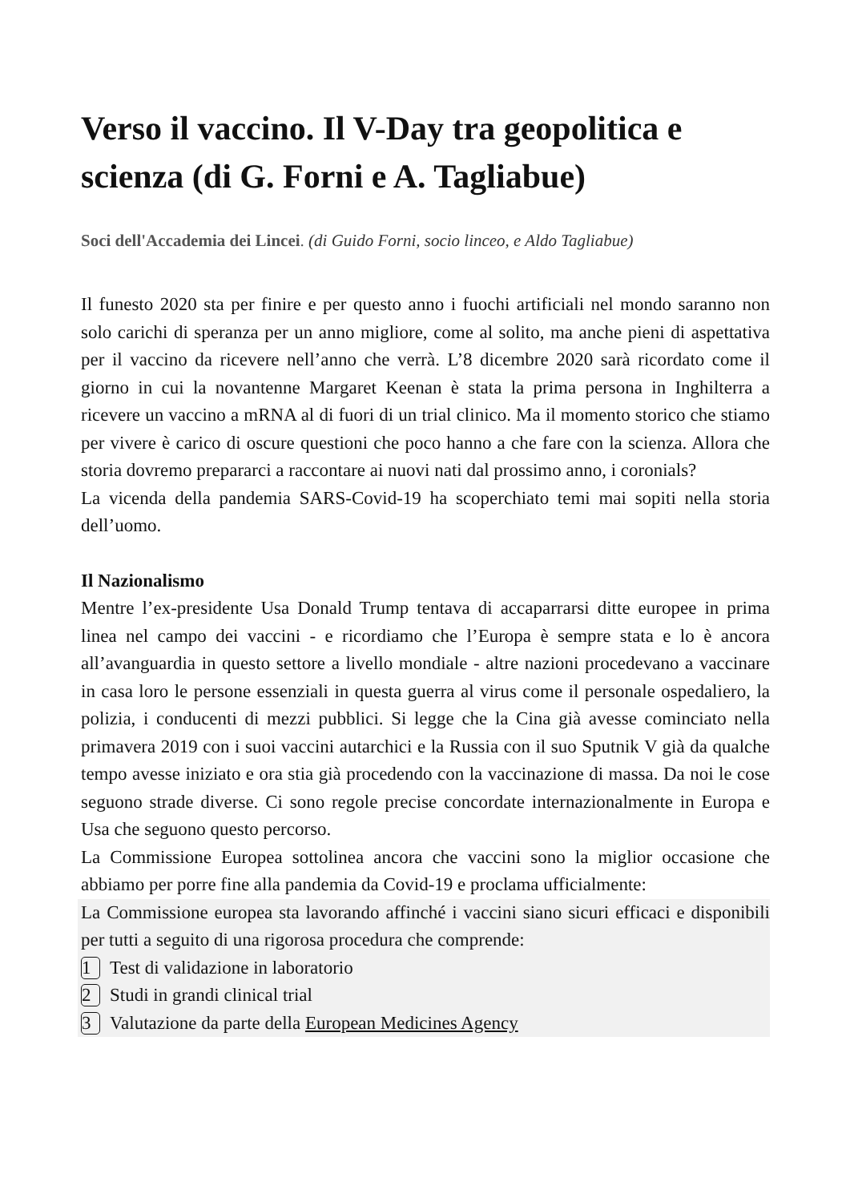Verso il vaccino. Il V-Day tra geopolitica e scienza (di G. Forni e A. Tagliabue)
Soci dell'Accademia dei Lincei. (di Guido Forni, socio linceo, e Aldo Tagliabue)
Il funesto 2020 sta per finire e per questo anno i fuochi artificiali nel mondo saranno non solo carichi di speranza per un anno migliore, come al solito, ma anche pieni di aspettativa per il vaccino da ricevere nell’anno che verrà. L’8 dicembre 2020 sarà ricordato come il giorno in cui la novantenne Margaret Keenan è stata la prima persona in Inghilterra a ricevere un vaccino a mRNA al di fuori di un trial clinico. Ma il momento storico che stiamo per vivere è carico di oscure questioni che poco hanno a che fare con la scienza. Allora che storia dovremo prepararci a raccontare ai nuovi nati dal prossimo anno, i coronials?
La vicenda della pandemia SARS-Covid-19 ha scoperchiato temi mai sopiti nella storia dell’uomo.
Il Nazionalismo
Mentre l’ex-presidente Usa Donald Trump tentava di accaparrarsi ditte europee in prima linea nel campo dei vaccini - e ricordiamo che l’Europa è sempre stata e lo è ancora all’avanguardia in questo settore a livello mondiale - altre nazioni procedevano a vaccinare in casa loro le persone essenziali in questa guerra al virus come il personale ospedaliero, la polizia, i conducenti di mezzi pubblici. Si legge che la Cina già avesse cominciato nella primavera 2019 con i suoi vaccini autarchici e la Russia con il suo Sputnik V già da qualche tempo avesse iniziato e ora stia già procedendo con la vaccinazione di massa. Da noi le cose seguono strade diverse. Ci sono regole precise concordate internazionalmente in Europa e Usa che seguono questo percorso.
La Commissione Europea sottolinea ancora che vaccini sono la miglior occasione che abbiamo per porre fine alla pandemia da Covid-19 e proclama ufficialmente:
La Commissione europea sta lavorando affinché i vaccini siano sicuri efficaci e disponibili per tutti a seguito di una rigorosa procedura che comprende:
1 Test di validazione in laboratorio
2 Studi in grandi clinical trial
3 Valutazione da parte della European Medicines Agency